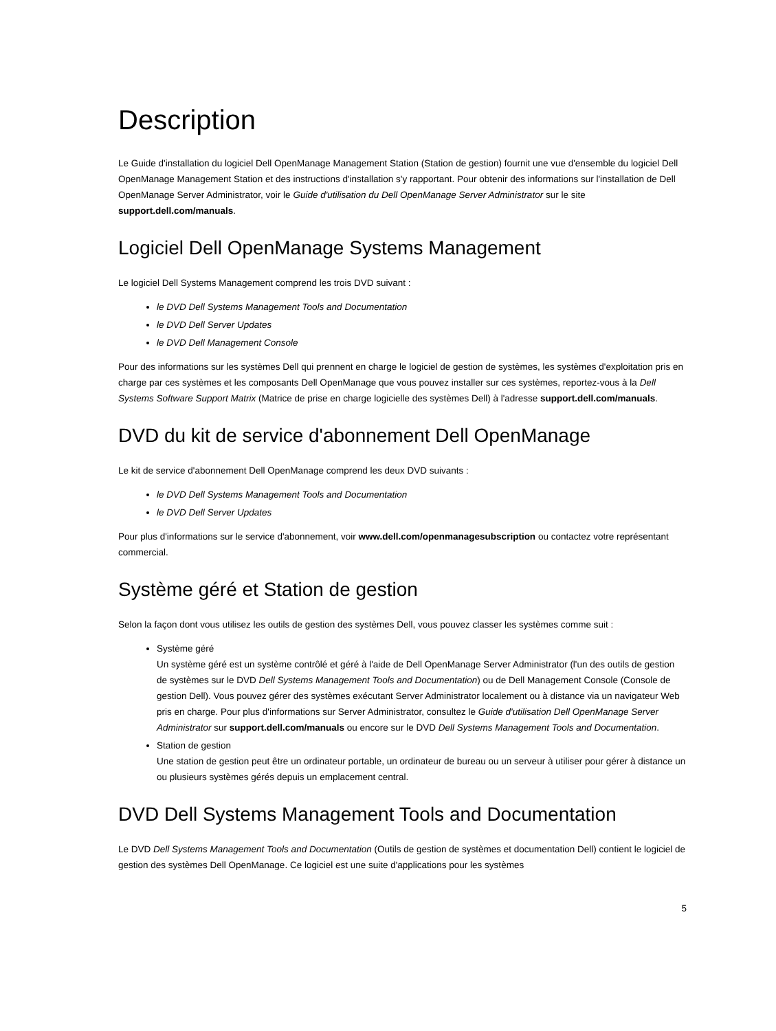Description
Le Guide d'installation du logiciel Dell OpenManage Management Station (Station de gestion) fournit une vue d'ensemble du logiciel Dell OpenManage Management Station et des instructions d'installation s'y rapportant. Pour obtenir des informations sur l'installation de Dell OpenManage Server Administrator, voir le Guide d'utilisation du Dell OpenManage Server Administrator sur le site support.dell.com/manuals.
Logiciel Dell OpenManage Systems Management
Le logiciel Dell Systems Management comprend les trois DVD suivant :
le DVD Dell Systems Management Tools and Documentation
le DVD Dell Server Updates
le DVD Dell Management Console
Pour des informations sur les systèmes Dell qui prennent en charge le logiciel de gestion de systèmes, les systèmes d'exploitation pris en charge par ces systèmes et les composants Dell OpenManage que vous pouvez installer sur ces systèmes, reportez-vous à la Dell Systems Software Support Matrix (Matrice de prise en charge logicielle des systèmes Dell) à l'adresse support.dell.com/manuals.
DVD du kit de service d'abonnement Dell OpenManage
Le kit de service d'abonnement Dell OpenManage comprend les deux DVD suivants :
le DVD Dell Systems Management Tools and Documentation
le DVD Dell Server Updates
Pour plus d'informations sur le service d'abonnement, voir www.dell.com/openmanagesubscription ou contactez votre représentant commercial.
Système géré et Station de gestion
Selon la façon dont vous utilisez les outils de gestion des systèmes Dell, vous pouvez classer les systèmes comme suit :
Système géré
Un système géré est un système contrôlé et géré à l'aide de Dell OpenManage Server Administrator (l'un des outils de gestion de systèmes sur le DVD Dell Systems Management Tools and Documentation) ou de Dell Management Console (Console de gestion Dell). Vous pouvez gérer des systèmes exécutant Server Administrator localement ou à distance via un navigateur Web pris en charge. Pour plus d'informations sur Server Administrator, consultez le Guide d'utilisation Dell OpenManage Server Administrator sur support.dell.com/manuals ou encore sur le DVD Dell Systems Management Tools and Documentation.
Station de gestion
Une station de gestion peut être un ordinateur portable, un ordinateur de bureau ou un serveur à utiliser pour gérer à distance un ou plusieurs systèmes gérés depuis un emplacement central.
DVD Dell Systems Management Tools and Documentation
Le DVD Dell Systems Management Tools and Documentation (Outils de gestion de systèmes et documentation Dell) contient le logiciel de gestion des systèmes Dell OpenManage. Ce logiciel est une suite d'applications pour les systèmes
5